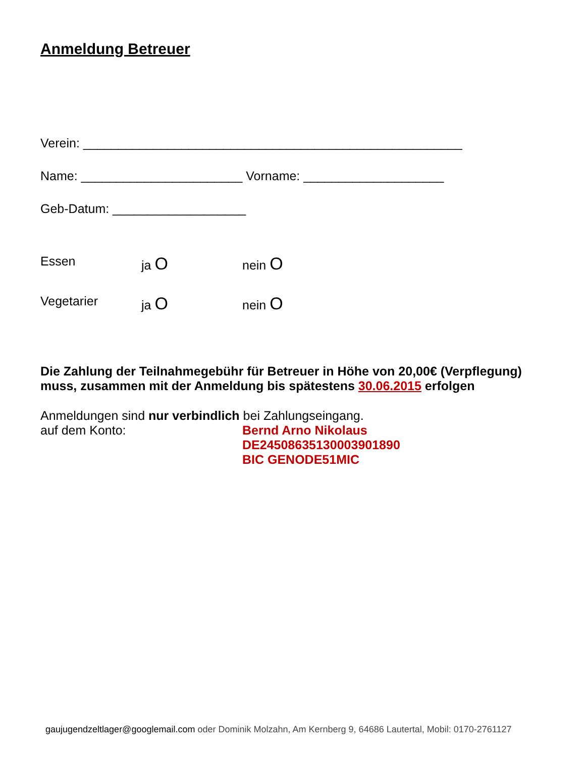Anmeldung Betreuer
Verein: ______________________________________________________
Name: _______________________ Vorname: ____________________
Geb-Datum: ___________________
Essen ja O
nein O
Vegetarier ja O
nein O
Die Zahlung der Teilnahmegebühr für Betreuer in Höhe von 20,00€ (Verpflegung) muss, zusammen mit der Anmeldung bis spätestens 30.06.2015 erfolgen
Anmeldungen sind nur verbindlich bei Zahlungseingang.
auf dem Konto: Bernd Arno Nikolaus
DE24508635130003901890
BIC GENODE51MIC
gaujugendzeltlager@googlemail.com oder Dominik Molzahn, Am Kernberg 9, 64686 Lautertal, Mobil: 0170-2761127